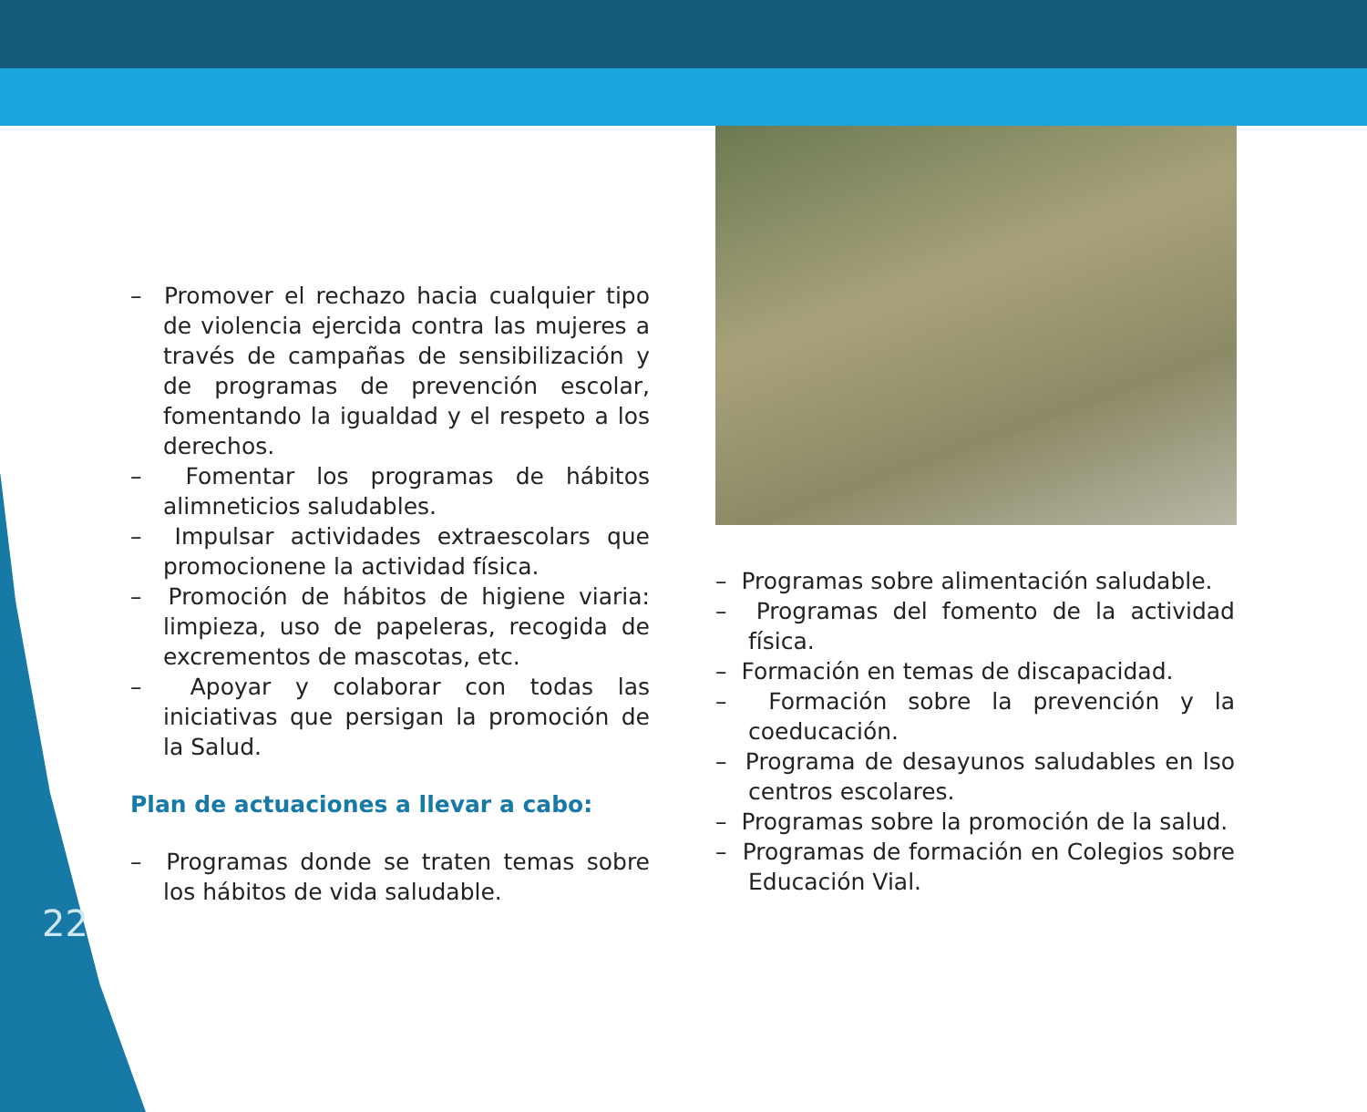– Promover el rechazo hacia cualquier tipo de violencia ejercida contra las mujeres a través de campañas de sensibilización y de programas de prevención escolar, fomentando la igualdad y el respeto a los derechos.
– Fomentar los programas de hábitos alimneticios saludables.
– Impulsar actividades extraescolars que promocionene la actividad física.
– Promoción de hábitos de higiene viaria: limpieza, uso de papeleras, recogida de excrementos de mascotas, etc.
– Apoyar y colaborar con todas las iniciativas que persigan la promoción de la Salud.
Plan de actuaciones a llevar a cabo:
– Programas donde se traten temas sobre los hábitos de vida saludable.
– Programas sobre alimentación saludable.
– Programas del fomento de la actividad física.
– Formación en temas de discapacidad.
– Formación sobre la prevención y la coeducación.
– Programa de desayunos saludables en lso centros escolares.
– Programas sobre la promoción de la salud.
– Programas de formación en Colegios sobre Educación Vial.
22